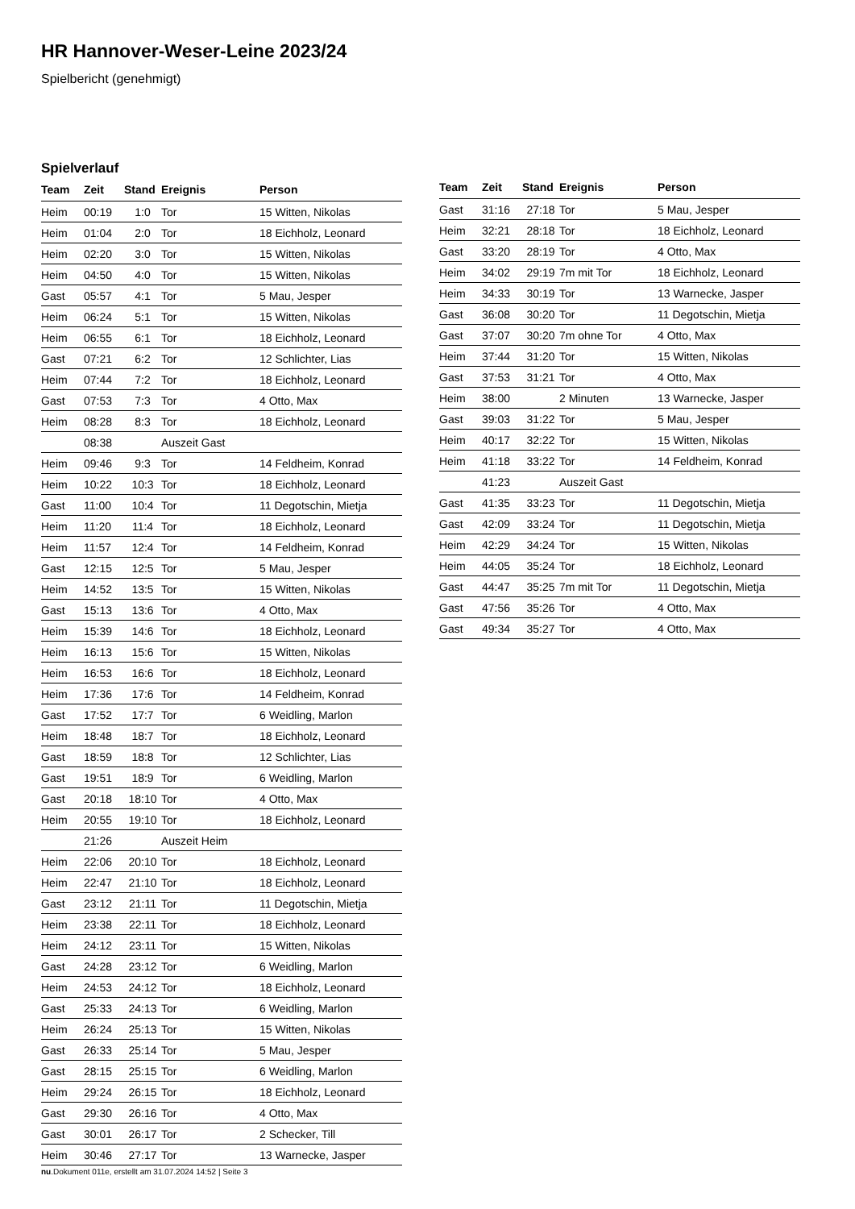HR Hannover-Weser-Leine 2023/24
Spielbericht (genehmigt)
Spielverlauf
| Team | Zeit | Stand | Ereignis | Person |
| --- | --- | --- | --- | --- |
| Heim | 00:19 | 1:0 | Tor | 15 Witten, Nikolas |
| Heim | 01:04 | 2:0 | Tor | 18 Eichholz, Leonard |
| Heim | 02:20 | 3:0 | Tor | 15 Witten, Nikolas |
| Heim | 04:50 | 4:0 | Tor | 15 Witten, Nikolas |
| Gast | 05:57 | 4:1 | Tor | 5 Mau, Jesper |
| Heim | 06:24 | 5:1 | Tor | 15 Witten, Nikolas |
| Heim | 06:55 | 6:1 | Tor | 18 Eichholz, Leonard |
| Gast | 07:21 | 6:2 | Tor | 12 Schlichter, Lias |
| Heim | 07:44 | 7:2 | Tor | 18 Eichholz, Leonard |
| Gast | 07:53 | 7:3 | Tor | 4 Otto, Max |
| Heim | 08:28 | 8:3 | Tor | 18 Eichholz, Leonard |
| | 08:38 | | Auszeit Gast | |
| Heim | 09:46 | 9:3 | Tor | 14 Feldheim, Konrad |
| Heim | 10:22 | 10:3 | Tor | 18 Eichholz, Leonard |
| Gast | 11:00 | 10:4 | Tor | 11 Degotschin, Mietja |
| Heim | 11:20 | 11:4 | Tor | 18 Eichholz, Leonard |
| Heim | 11:57 | 12:4 | Tor | 14 Feldheim, Konrad |
| Gast | 12:15 | 12:5 | Tor | 5 Mau, Jesper |
| Heim | 14:52 | 13:5 | Tor | 15 Witten, Nikolas |
| Gast | 15:13 | 13:6 | Tor | 4 Otto, Max |
| Heim | 15:39 | 14:6 | Tor | 18 Eichholz, Leonard |
| Heim | 16:13 | 15:6 | Tor | 15 Witten, Nikolas |
| Heim | 16:53 | 16:6 | Tor | 18 Eichholz, Leonard |
| Heim | 17:36 | 17:6 | Tor | 14 Feldheim, Konrad |
| Gast | 17:52 | 17:7 | Tor | 6 Weidling, Marlon |
| Heim | 18:48 | 18:7 | Tor | 18 Eichholz, Leonard |
| Gast | 18:59 | 18:8 | Tor | 12 Schlichter, Lias |
| Gast | 19:51 | 18:9 | Tor | 6 Weidling, Marlon |
| Gast | 20:18 | 18:10 | Tor | 4 Otto, Max |
| Heim | 20:55 | 19:10 | Tor | 18 Eichholz, Leonard |
| | 21:26 | | Auszeit Heim | |
| Heim | 22:06 | 20:10 | Tor | 18 Eichholz, Leonard |
| Heim | 22:47 | 21:10 | Tor | 18 Eichholz, Leonard |
| Gast | 23:12 | 21:11 | Tor | 11 Degotschin, Mietja |
| Heim | 23:38 | 22:11 | Tor | 18 Eichholz, Leonard |
| Heim | 24:12 | 23:11 | Tor | 15 Witten, Nikolas |
| Gast | 24:28 | 23:12 | Tor | 6 Weidling, Marlon |
| Heim | 24:53 | 24:12 | Tor | 18 Eichholz, Leonard |
| Gast | 25:33 | 24:13 | Tor | 6 Weidling, Marlon |
| Heim | 26:24 | 25:13 | Tor | 15 Witten, Nikolas |
| Gast | 26:33 | 25:14 | Tor | 5 Mau, Jesper |
| Gast | 28:15 | 25:15 | Tor | 6 Weidling, Marlon |
| Heim | 29:24 | 26:15 | Tor | 18 Eichholz, Leonard |
| Gast | 29:30 | 26:16 | Tor | 4 Otto, Max |
| Gast | 30:01 | 26:17 | Tor | 2 Schecker, Till |
| Heim | 30:46 | 27:17 | Tor | 13 Warnecke, Jasper |
| Team | Zeit | Stand | Ereignis | Person |
| --- | --- | --- | --- | --- |
| Gast | 31:16 | 27:18 | Tor | 5 Mau, Jesper |
| Heim | 32:21 | 28:18 | Tor | 18 Eichholz, Leonard |
| Gast | 33:20 | 28:19 | Tor | 4 Otto, Max |
| Heim | 34:02 | 29:19 | 7m mit Tor | 18 Eichholz, Leonard |
| Heim | 34:33 | 30:19 | Tor | 13 Warnecke, Jasper |
| Gast | 36:08 | 30:20 | Tor | 11 Degotschin, Mietja |
| Gast | 37:07 | 30:20 | 7m ohne Tor | 4 Otto, Max |
| Heim | 37:44 | 31:20 | Tor | 15 Witten, Nikolas |
| Gast | 37:53 | 31:21 | Tor | 4 Otto, Max |
| Heim | 38:00 | | 2 Minuten | 13 Warnecke, Jasper |
| Gast | 39:03 | 31:22 | Tor | 5 Mau, Jesper |
| Heim | 40:17 | 32:22 | Tor | 15 Witten, Nikolas |
| Heim | 41:18 | 33:22 | Tor | 14 Feldheim, Konrad |
| | 41:23 | | Auszeit Gast | |
| Gast | 41:35 | 33:23 | Tor | 11 Degotschin, Mietja |
| Gast | 42:09 | 33:24 | Tor | 11 Degotschin, Mietja |
| Heim | 42:29 | 34:24 | Tor | 15 Witten, Nikolas |
| Heim | 44:05 | 35:24 | Tor | 18 Eichholz, Leonard |
| Gast | 44:47 | 35:25 | 7m mit Tor | 11 Degotschin, Mietja |
| Gast | 47:56 | 35:26 | Tor | 4 Otto, Max |
| Gast | 49:34 | 35:27 | Tor | 4 Otto, Max |
nu.Dokument 011e, erstellt am 31.07.2024 14:52 | Seite 3